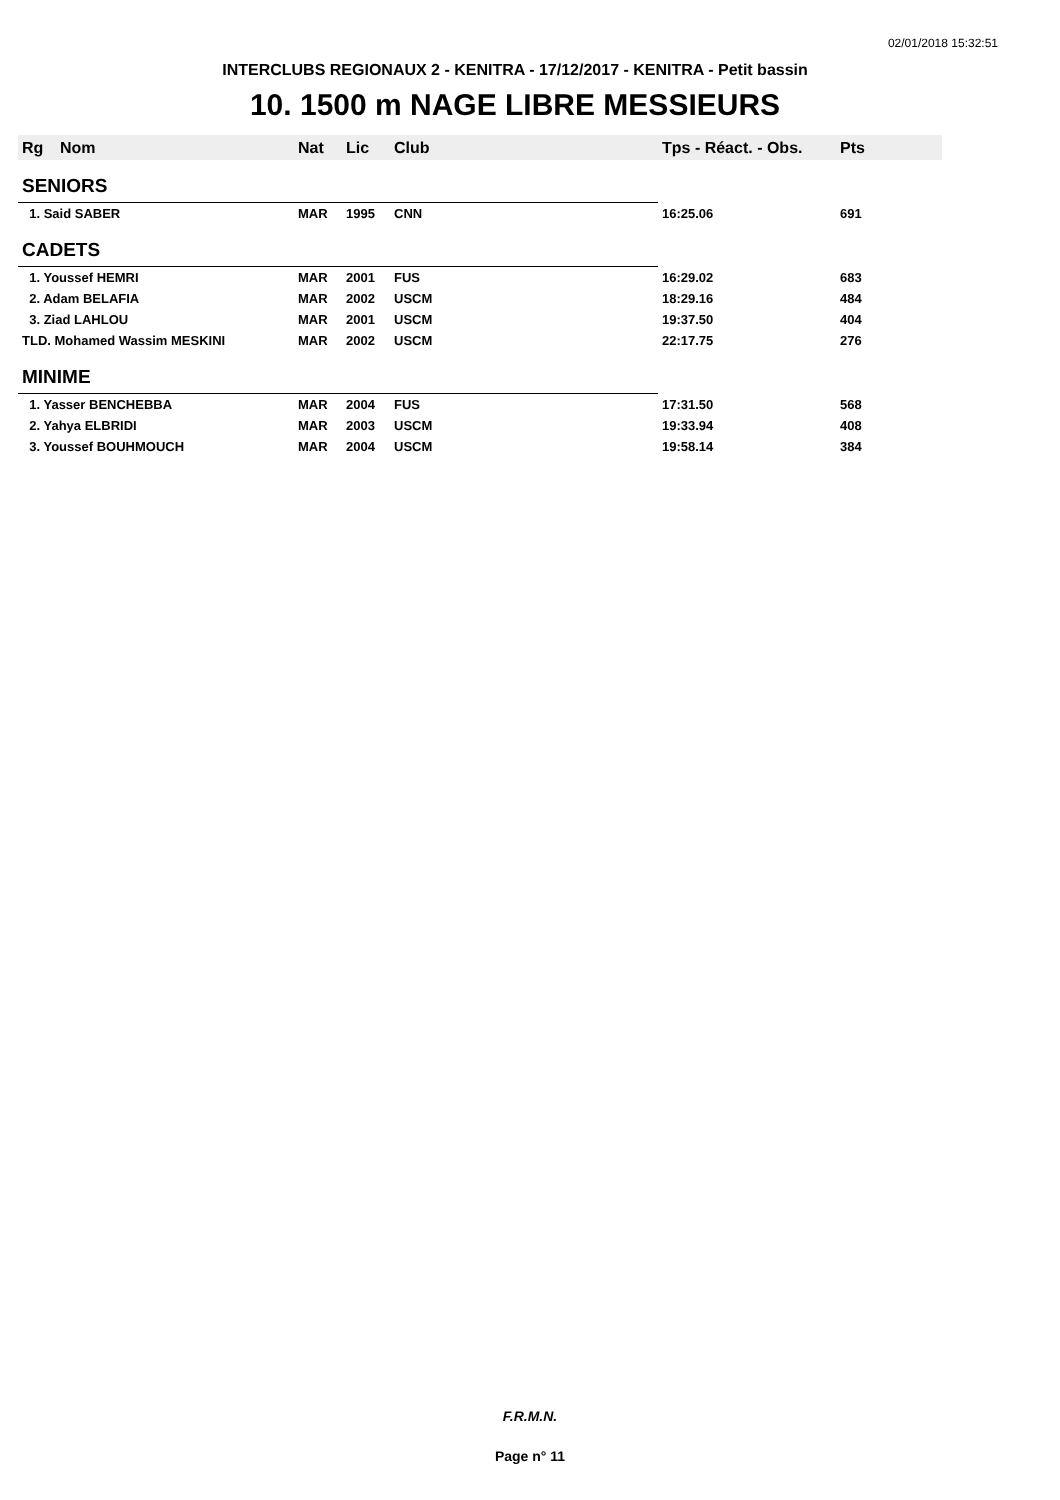02/01/2018 15:32:51
INTERCLUBS REGIONAUX 2 - KENITRA - 17/12/2017 - KENITRA - Petit bassin
10. 1500 m NAGE LIBRE MESSIEURS
| Rg | Nom | Nat | Lic | Club | Tps - Réact. - Obs. | Pts |
| --- | --- | --- | --- | --- | --- | --- |
| SENIORS | | | | | | |
| 1. Said SABER | | MAR | 1995 | CNN | 16:25.06 | 691 |
| CADETS | | | | | | |
| 1. Youssef HEMRI | | MAR | 2001 | FUS | 16:29.02 | 683 |
| 2. Adam BELAFIA | | MAR | 2002 | USCM | 18:29.16 | 484 |
| 3. Ziad LAHLOU | | MAR | 2001 | USCM | 19:37.50 | 404 |
| TLD. Mohamed Wassim MESKINI | | MAR | 2002 | USCM | 22:17.75 | 276 |
| MINIME | | | | | | |
| 1. Yasser BENCHEBBA | | MAR | 2004 | FUS | 17:31.50 | 568 |
| 2. Yahya ELBRIDI | | MAR | 2003 | USCM | 19:33.94 | 408 |
| 3. Youssef BOUHMOUCH | | MAR | 2004 | USCM | 19:58.14 | 384 |
F.R.M.N.
Page n° 11